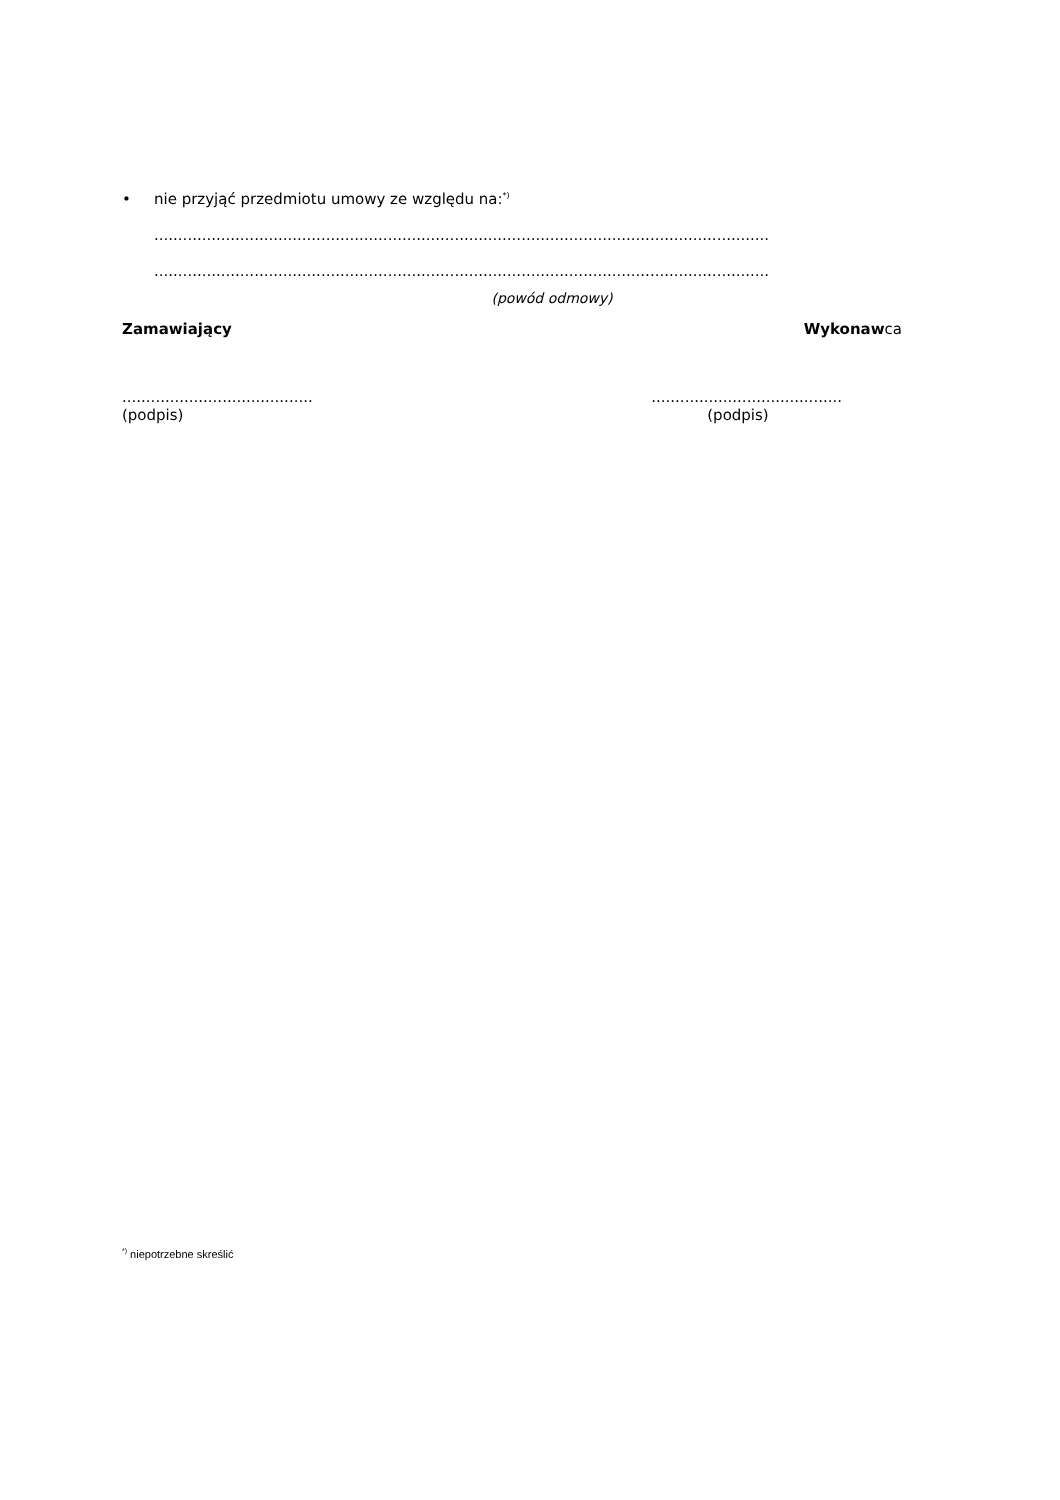• nie przyjąć przedmiotu umowy ze względu na:<sup>*)</sup>
.................................................................................................................................
.................................................................................................................................
(powód odmowy)
Zamawiający Wykonawca
........................................
(podpis)
........................................
(podpis)
<sup>*)</sup> niepotrzebne skreślić